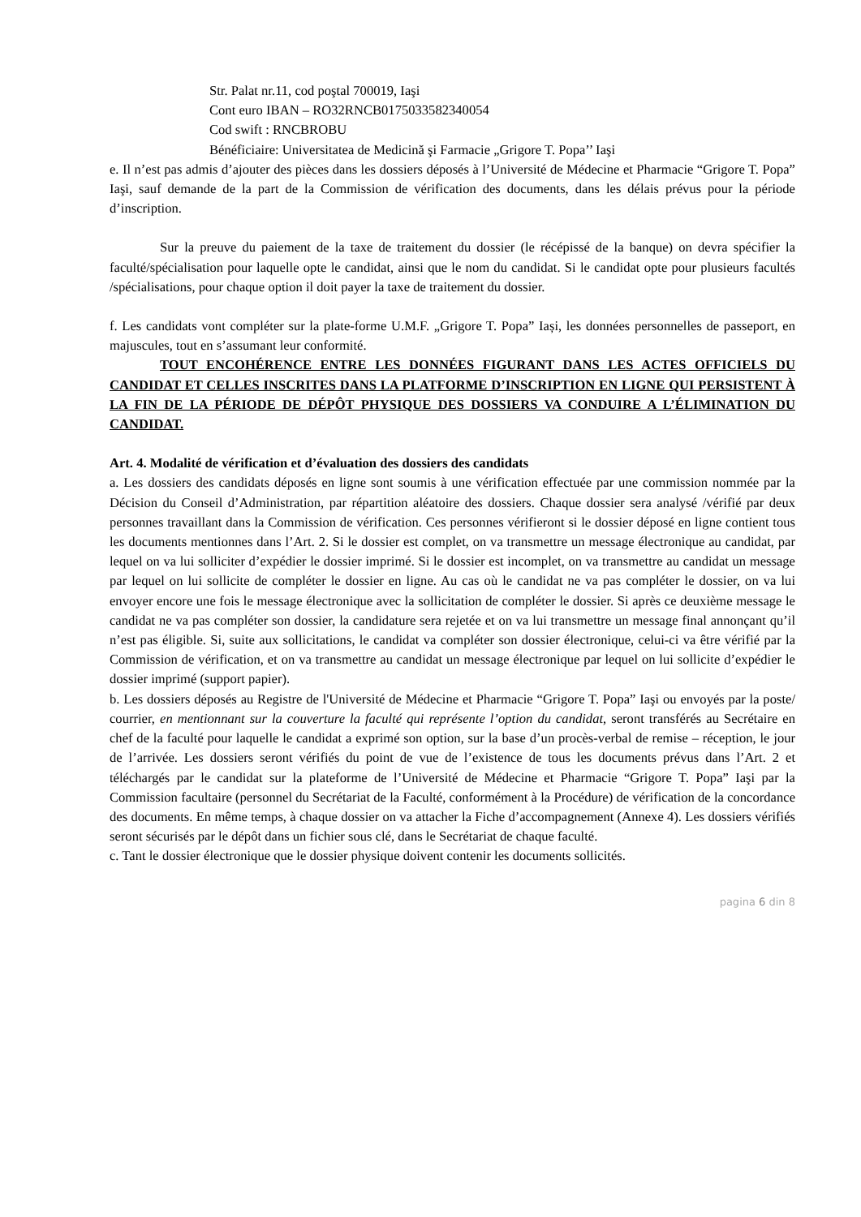Str. Palat nr.11, cod poştal 700019, Iaşi
Cont euro IBAN – RO32RNCB0175033582340054
Cod swift : RNCBROBU
Bénéficiaire: Universitatea de Medicină şi Farmacie „Grigore T. Popa’’ Iaşi
e. Il n’est pas admis d’ajouter des pièces dans les dossiers déposés à l’Université de Médecine et Pharmacie “Grigore T. Popa” Iaşi, sauf demande de la part de la Commission de vérification des documents, dans les délais prévus pour la période d’inscription.
Sur la preuve du paiement de la taxe de traitement du dossier (le récépissé de la banque) on devra spécifier la faculté/spécialisation pour laquelle opte le candidat, ainsi que le nom du candidat. Si le candidat opte pour plusieurs facultés /spécialisations, pour chaque option il doit payer la taxe de traitement du dossier.
f. Les candidats vont compléter sur la plate-forme U.M.F. „Grigore T. Popa” Iași, les données personnelles de passeport, en majuscules, tout en s’assumant leur conformité.
TOUT ENCOHÉRENCE ENTRE LES DONNÉES FIGURANT DANS LES ACTES OFFICIELS DU CANDIDAT ET CELLES INSCRITES DANS LA PLATFORME D’INSCRIPTION EN LIGNE QUI PERSISTENT À LA FIN DE LA PÉRIODE DE DÉPÔT PHYSIQUE DES DOSSIERS VA CONDUIRE A L’ÉLIMINATION DU CANDIDAT.
Art. 4. Modalité de vérification et d’évaluation des dossiers des candidats
a. Les dossiers des candidats déposés en ligne sont soumis à une vérification effectuée par une commission nommée par la Décision du Conseil d’Administration, par répartition aléatoire des dossiers. Chaque dossier sera analysé /vérifié par deux personnes travaillant dans la Commission de vérification. Ces personnes vérifieront si le dossier déposé en ligne contient tous les documents mentionnes dans l’Art. 2. Si le dossier est complet, on va transmettre un message électronique au candidat, par lequel on va lui solliciter d’expédier le dossier imprimé. Si le dossier est incomplet, on va transmettre au candidat un message par lequel on lui sollicite de compléter le dossier en ligne. Au cas où le candidat ne va pas compléter le dossier, on va lui envoyer encore une fois le message électronique avec la sollicitation de compléter le dossier. Si après ce deuxième message le candidat ne va pas compléter son dossier, la candidature sera rejetée et on va lui transmettre un message final annonçant qu’il n’est pas éligible. Si, suite aux sollicitations, le candidat va compléter son dossier électronique, celui-ci va être vérifié par la Commission de vérification, et on va transmettre au candidat un message électronique par lequel on lui sollicite d’expédier le dossier imprimé (support papier).
b. Les dossiers déposés au Registre de l'Université de Médecine et Pharmacie “Grigore T. Popa” Iaşi ou envoyés par la poste/ courrier, en mentionnant sur la couverture la faculté qui représente l’option du candidat, seront transférés au Secrétaire en chef de la faculté pour laquelle le candidat a exprimé son option, sur la base d’un procès-verbal de remise – réception, le jour de l’arrivée. Les dossiers seront vérifiés du point de vue de l’existence de tous les documents prévus dans l’Art. 2 et téléchargés par le candidat sur la plateforme de l’Université de Médecine et Pharmacie “Grigore T. Popa” Iaşi par la Commission facultaire (personnel du Secrétariat de la Faculté, conformément à la Procédure) de vérification de la concordance des documents. En même temps, à chaque dossier on va attacher la Fiche d’accompagnement (Annexe 4). Les dossiers vérifiés seront sécurisés par le dépôt dans un fichier sous clé, dans le Secrétariat de chaque faculté.
c. Tant le dossier électronique que le dossier physique doivent contenir les documents sollicités.
pagina 6 din 8